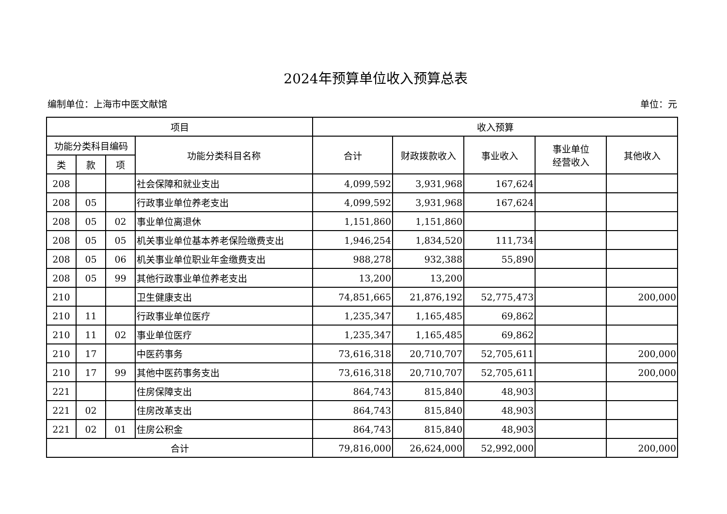2024年预算单位收入预算总表
编制单位：上海市中医文献馆 单位：元
| 项目 | | | | 收入预算 | | | | |
| --- | --- | --- | --- | --- | --- | --- | --- | --- |
| 功能分类科目编码 | | | 功能分类科目名称 | 合计 | 财政拨款收入 | 事业收入 | 事业单位 经营收入 | 其他收入 |
| 类 | 款 | 项 | | | | | | |
| 208 | | | 社会保障和就业支出 | 4,099,592 | 3,931,968 | 167,624 | | |
| 208 | 05 | | 行政事业单位养老支出 | 4,099,592 | 3,931,968 | 167,624 | | |
| 208 | 05 | 02 | 事业单位离退休 | 1,151,860 | 1,151,860 | | | |
| 208 | 05 | 05 | 机关事业单位基本养老保险缴费支出 | 1,946,254 | 1,834,520 | 111,734 | | |
| 208 | 05 | 06 | 机关事业单位职业年金缴费支出 | 988,278 | 932,388 | 55,890 | | |
| 208 | 05 | 99 | 其他行政事业单位养老支出 | 13,200 | 13,200 | | | |
| 210 | | | 卫生健康支出 | 74,851,665 | 21,876,192 | 52,775,473 | | 200,000 |
| 210 | 11 | | 行政事业单位医疗 | 1,235,347 | 1,165,485 | 69,862 | | |
| 210 | 11 | 02 | 事业单位医疗 | 1,235,347 | 1,165,485 | 69,862 | | |
| 210 | 17 | | 中医药事务 | 73,616,318 | 20,710,707 | 52,705,611 | | 200,000 |
| 210 | 17 | 99 | 其他中医药事务支出 | 73,616,318 | 20,710,707 | 52,705,611 | | 200,000 |
| 221 | | | 住房保障支出 | 864,743 | 815,840 | 48,903 | | |
| 221 | 02 | | 住房改革支出 | 864,743 | 815,840 | 48,903 | | |
| 221 | 02 | 01 | 住房公积金 | 864,743 | 815,840 | 48,903 | | |
| 合计 | | | | 79,816,000 | 26,624,000 | 52,992,000 | | 200,000 |